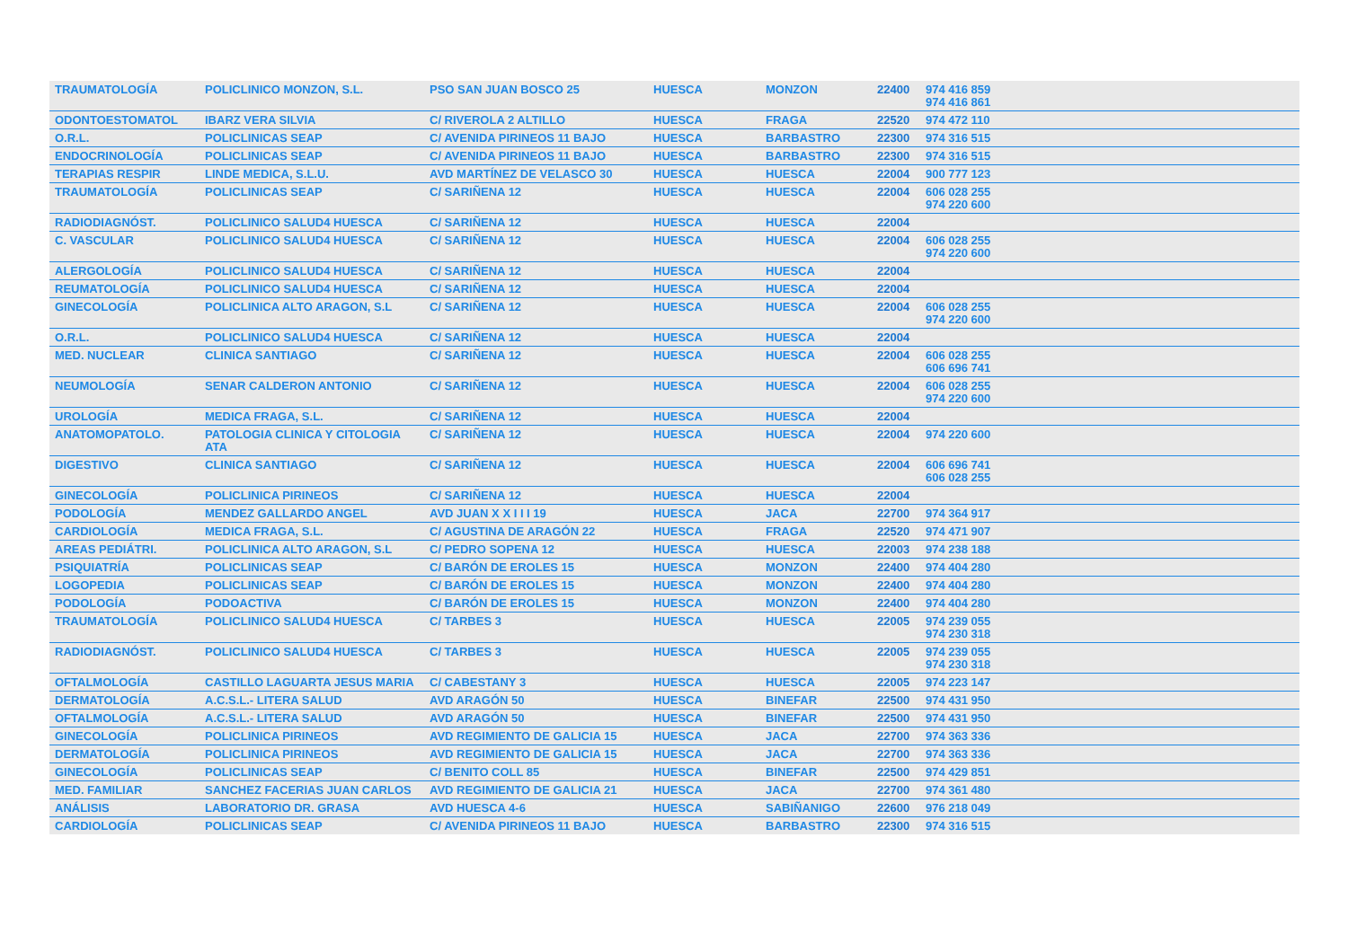| TRAUMATOLOGÍA | POLICLINICO MONZON, S.L. | PSO SAN JUAN BOSCO 25 | HUESCA | MONZON | 22400 | 974 416 859 974 416 861 |
| ODONTOESTOMATOL | IBARZ VERA SILVIA | C/ RIVEROLA 2 ALTILLO | HUESCA | FRAGA | 22520 | 974 472 110 |
| O.R.L. | POLICLINICAS SEAP | C/ AVENIDA PIRINEOS 11 BAJO | HUESCA | BARBASTRO | 22300 | 974 316 515 |
| ENDOCRINOLOGÍA | POLICLINICAS SEAP | C/ AVENIDA PIRINEOS 11 BAJO | HUESCA | BARBASTRO | 22300 | 974 316 515 |
| TERAPIAS RESPIR | LINDE MEDICA, S.L.U. | AVD MARTÍNEZ DE VELASCO 30 | HUESCA | HUESCA | 22004 | 900 777 123 |
| TRAUMATOLOGÍA | POLICLINICAS SEAP | C/ SARIÑENA 12 | HUESCA | HUESCA | 22004 | 606 028 255 974 220 600 |
| RADIODIAGNÓST. | POLICLINICO SALUD4 HUESCA | C/ SARIÑENA 12 | HUESCA | HUESCA | 22004 | |
| C. VASCULAR | POLICLINICO SALUD4 HUESCA | C/ SARIÑENA 12 | HUESCA | HUESCA | 22004 | 606 028 255 974 220 600 |
| ALERGOLOGÍA | POLICLINICO SALUD4 HUESCA | C/ SARIÑENA 12 | HUESCA | HUESCA | 22004 | |
| REUMATOLOGÍA | POLICLINICO SALUD4 HUESCA | C/ SARIÑENA 12 | HUESCA | HUESCA | 22004 | |
| GINECOLOGÍA | POLICLINICA ALTO ARAGON, S.L | C/ SARIÑENA 12 | HUESCA | HUESCA | 22004 | 606 028 255 974 220 600 |
| O.R.L. | POLICLINICO SALUD4 HUESCA | C/ SARIÑENA 12 | HUESCA | HUESCA | 22004 | |
| MED. NUCLEAR | CLINICA SANTIAGO | C/ SARIÑENA 12 | HUESCA | HUESCA | 22004 | 606 028 255 606 696 741 |
| NEUMOLOGÍA | SENAR CALDERON ANTONIO | C/ SARIÑENA 12 | HUESCA | HUESCA | 22004 | 606 028 255 974 220 600 |
| UROLOGÍA | MEDICA FRAGA, S.L. | C/ SARIÑENA 12 | HUESCA | HUESCA | 22004 | |
| ANATOMOPATOLO. | PATOLOGIA CLINICA Y CITOLOGIA ATA | C/ SARIÑENA 12 | HUESCA | HUESCA | 22004 | 974 220 600 |
| DIGESTIVO | CLINICA SANTIAGO | C/ SARIÑENA 12 | HUESCA | HUESCA | 22004 | 606 696 741 606 028 255 |
| GINECOLOGÍA | POLICLINICA PIRINEOS | C/ SARIÑENA 12 | HUESCA | HUESCA | 22004 | |
| PODOLOGÍA | MENDEZ GALLARDO ANGEL | AVD JUAN X X I I I 19 | HUESCA | JACA | 22700 | 974 364 917 |
| CARDIOLOGÍA | MEDICA FRAGA, S.L. | C/ AGUSTINA DE ARAGÓN 22 | HUESCA | FRAGA | 22520 | 974 471 907 |
| AREAS PEDIÁTRI. | POLICLINICA ALTO ARAGON, S.L | C/ PEDRO SOPENA 12 | HUESCA | HUESCA | 22003 | 974 238 188 |
| PSIQUIATRÍA | POLICLINICAS SEAP | C/ BARÓN DE EROLES 15 | HUESCA | MONZON | 22400 | 974 404 280 |
| LOGOPEDIA | POLICLINICAS SEAP | C/ BARÓN DE EROLES 15 | HUESCA | MONZON | 22400 | 974 404 280 |
| PODOLOGÍA | PODOACTIVA | C/ BARÓN DE EROLES 15 | HUESCA | MONZON | 22400 | 974 404 280 |
| TRAUMATOLOGÍA | POLICLINICO SALUD4 HUESCA | C/ TARBES 3 | HUESCA | HUESCA | 22005 | 974 239 055 974 230 318 |
| RADIODIAGNÓST. | POLICLINICO SALUD4 HUESCA | C/ TARBES 3 | HUESCA | HUESCA | 22005 | 974 239 055 974 230 318 |
| OFTALMOLOGÍA | CASTILLO LAGUARTA JESUS MARIA | C/ CABESTANY 3 | HUESCA | HUESCA | 22005 | 974 223 147 |
| DERMATOLOGÍA | A.C.S.L.- LITERA SALUD | AVD ARAGÓN 50 | HUESCA | BINEFAR | 22500 | 974 431 950 |
| OFTALMOLOGÍA | A.C.S.L.- LITERA SALUD | AVD ARAGÓN 50 | HUESCA | BINEFAR | 22500 | 974 431 950 |
| GINECOLOGÍA | POLICLINICA PIRINEOS | AVD REGIMIENTO DE GALICIA 15 | HUESCA | JACA | 22700 | 974 363 336 |
| DERMATOLOGÍA | POLICLINICA PIRINEOS | AVD REGIMIENTO DE GALICIA 15 | HUESCA | JACA | 22700 | 974 363 336 |
| GINECOLOGÍA | POLICLINICAS SEAP | C/ BENITO COLL 85 | HUESCA | BINEFAR | 22500 | 974 429 851 |
| MED. FAMILIAR | SANCHEZ FACERIAS JUAN CARLOS | AVD REGIMIENTO DE GALICIA 21 | HUESCA | JACA | 22700 | 974 361 480 |
| ANÁLISIS | LABORATORIO DR. GRASA | AVD HUESCA 4-6 | HUESCA | SABIÑANIGO | 22600 | 976 218 049 |
| CARDIOLOGÍA | POLICLINICAS SEAP | C/ AVENIDA PIRINEOS 11 BAJO | HUESCA | BARBASTRO | 22300 | 974 316 515 |